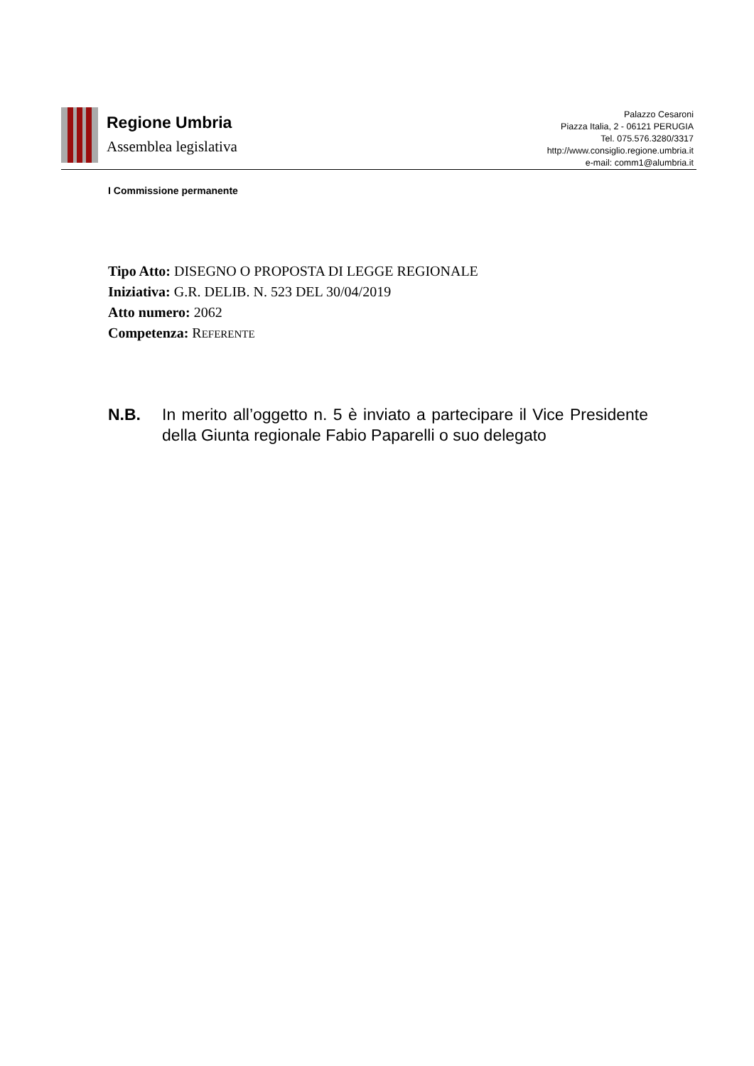Regione Umbria
Assemblea legislativa
Palazzo Cesaroni
Piazza Italia, 2 - 06121 PERUGIA
Tel. 075.576.3280/3317
http://www.consiglio.regione.umbria.it
e-mail: comm1@alumbria.it
I Commissione permanente
Tipo Atto: DISEGNO O PROPOSTA DI LEGGE REGIONALE
Iniziativa: G.R. DELIB. N. 523 DEL 30/04/2019
Atto numero: 2062
Competenza: REFERENTE
N.B. In merito all’oggetto n. 5 è inviato a partecipare il Vice Presidente della Giunta regionale Fabio Paparelli o suo delegato